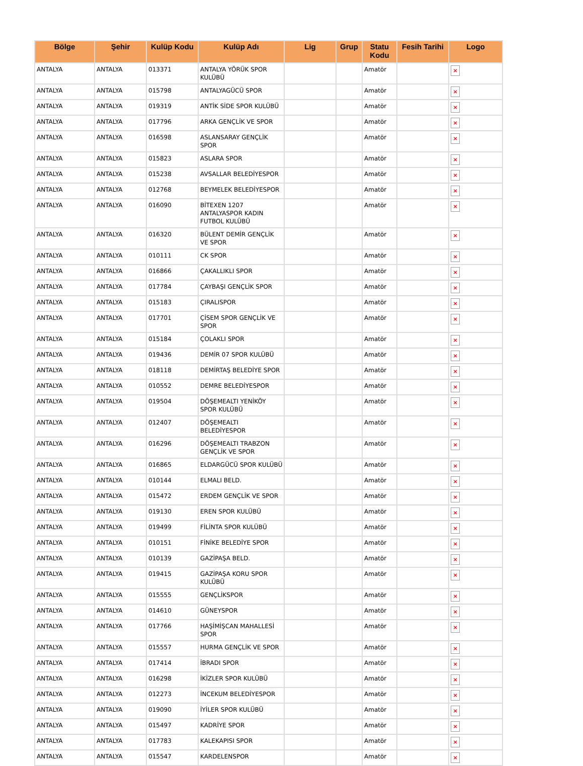| Bölge | Şehir | Kulüp Kodu | Kulüp Adı | Lig | Grup | Statu Kodu | Fesih Tarihi | Logo |
| --- | --- | --- | --- | --- | --- | --- | --- | --- |
| ANTALYA | ANTALYA | 013371 | ANTALYA YÖRÜK SPOR KULÜBÜ | | | Amatör | | × |
| ANTALYA | ANTALYA | 015798 | ANTALYAGÜCÜ SPOR | | | Amatör | | × |
| ANTALYA | ANTALYA | 019319 | ANTİK SİDE SPOR KULÜBÜ | | | Amatör | | × |
| ANTALYA | ANTALYA | 017796 | ARKA GENÇLİK VE SPOR | | | Amatör | | × |
| ANTALYA | ANTALYA | 016598 | ASLANSARAY GENÇLİK SPOR | | | Amatör | | × |
| ANTALYA | ANTALYA | 015823 | ASLARA SPOR | | | Amatör | | × |
| ANTALYA | ANTALYA | 015238 | AVSALLAR BELEDİYESPOR | | | Amatör | | × |
| ANTALYA | ANTALYA | 012768 | BEYMELEK BELEDİYESPOR | | | Amatör | | × |
| ANTALYA | ANTALYA | 016090 | BİTEXEN 1207 ANTALYASPOR KADIN FUTBOL KULÜBÜ | | | Amatör | | × |
| ANTALYA | ANTALYA | 016320 | BÜLENT DEMİR GENÇLİK VE SPOR | | | Amatör | | × |
| ANTALYA | ANTALYA | 010111 | CK SPOR | | | Amatör | | × |
| ANTALYA | ANTALYA | 016866 | ÇAKALLIKLI SPOR | | | Amatör | | × |
| ANTALYA | ANTALYA | 017784 | ÇAYBAŞI GENÇLİK SPOR | | | Amatör | | × |
| ANTALYA | ANTALYA | 015183 | ÇIRALISPOR | | | Amatör | | × |
| ANTALYA | ANTALYA | 017701 | ÇİSEM SPOR GENÇLİK VE SPOR | | | Amatör | | × |
| ANTALYA | ANTALYA | 015184 | ÇOLAKLI SPOR | | | Amatör | | × |
| ANTALYA | ANTALYA | 019436 | DEMİR 07 SPOR KULÜBÜ | | | Amatör | | × |
| ANTALYA | ANTALYA | 018118 | DEMİRTAŞ BELEDİYE SPOR | | | Amatör | | × |
| ANTALYA | ANTALYA | 010552 | DEMRE BELEDİYESPOR | | | Amatör | | × |
| ANTALYA | ANTALYA | 019504 | DÖŞEMEALTI YENİKÖY SPOR KULÜBÜ | | | Amatör | | × |
| ANTALYA | ANTALYA | 012407 | DÖŞEMEALTI BELEDİYESPOR | | | Amatör | | × |
| ANTALYA | ANTALYA | 016296 | DÖŞEMEALTI TRABZON GENÇLİK VE SPOR | | | Amatör | | × |
| ANTALYA | ANTALYA | 016865 | ELDARGÜCÜ SPOR KULÜBÜ | | | Amatör | | × |
| ANTALYA | ANTALYA | 010144 | ELMALI BELD. | | | Amatör | | × |
| ANTALYA | ANTALYA | 015472 | ERDEM GENÇLİK VE SPOR | | | Amatör | | × |
| ANTALYA | ANTALYA | 019130 | EREN SPOR KULÜBÜ | | | Amatör | | × |
| ANTALYA | ANTALYA | 019499 | FİLİNTA SPOR KULÜBÜ | | | Amatör | | × |
| ANTALYA | ANTALYA | 010151 | FİNİKE BELEDİYE SPOR | | | Amatör | | × |
| ANTALYA | ANTALYA | 010139 | GAZİPAŞA BELD. | | | Amatör | | × |
| ANTALYA | ANTALYA | 019415 | GAZİPAŞA KORU SPOR KULÜBÜ | | | Amatör | | × |
| ANTALYA | ANTALYA | 015555 | GENÇLİKSPOR | | | Amatör | | × |
| ANTALYA | ANTALYA | 014610 | GÜNEYSPOR | | | Amatör | | × |
| ANTALYA | ANTALYA | 017766 | HAŞİMİŞCAN MAHALLESİ SPOR | | | Amatör | | × |
| ANTALYA | ANTALYA | 015557 | HURMA GENÇLİK VE SPOR | | | Amatör | | × |
| ANTALYA | ANTALYA | 017414 | İBRADI SPOR | | | Amatör | | × |
| ANTALYA | ANTALYA | 016298 | İKİZLER SPOR KULÜBÜ | | | Amatör | | × |
| ANTALYA | ANTALYA | 012273 | İNCEKUM BELEDİYESPOR | | | Amatör | | × |
| ANTALYA | ANTALYA | 019090 | İYİLER SPOR KULÜBÜ | | | Amatör | | × |
| ANTALYA | ANTALYA | 015497 | KADRİYE SPOR | | | Amatör | | × |
| ANTALYA | ANTALYA | 017783 | KALEKAPISI SPOR | | | Amatör | | × |
| ANTALYA | ANTALYA | 015547 | KARDELENSPOR | | | Amatör | | × |